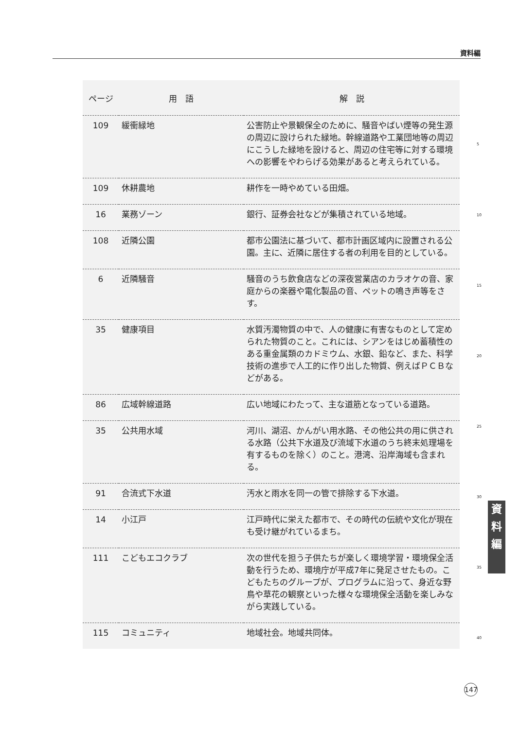資料編
| ページ | 用 語 | 解 説 |
| --- | --- | --- |
| 109 | 緩衝緑地 | 公害防止や景観保全のために、騒音やばい煙等の発生源の周辺に設けられた緑地。幹線道路や工業団地等の周辺にこうした緑地を設けると、周辺の住宅等に対する環境への影響をやわらげる効果があると考えられている。 |
| 109 | 休耕農地 | 耕作を一時やめている田畑。 |
| 16 | 業務ゾーン | 銀行、証券会社などが集積されている地域。 |
| 108 | 近隣公園 | 都市公園法に基づいて、都市計画区域内に設置される公園。主に、近隣に居住する者の利用を目的としている。 |
| 6 | 近隣騒音 | 騒音のうち飲食店などの深夜営業店のカラオケの音、家庭からの楽器や電化製品の音、ペットの鳴き声等をさす。 |
| 35 | 健康項目 | 水質汚濁物質の中で、人の健康に有害なものとして定められた物質のこと。これには、シアンをはじめ蓄積性のある重金属類のカドミウム、水銀、鉛など、また、科学技術の進歩で人工的に作り出した物質、例えばＰＣＢなどがある。 |
| 86 | 広域幹線道路 | 広い地域にわたって、主な道筋となっている道路。 |
| 35 | 公共用水域 | 河川、湖沼、かんがい用水路、その他公共の用に供される水路（公共下水道及び流域下水道のうち終末処理場を有するものを除く）のこと。港湾、沿岸海域も含まれる。 |
| 91 | 合流式下水道 | 汚水と雨水を同一の管で排除する下水道。 |
| 14 | 小江戸 | 江戸時代に栄えた都市で、その時代の伝統や文化が現在も受け継がれているまち。 |
| 111 | こどもエコクラブ | 次の世代を担う子供たちが楽しく環境学習・環境保全活動を行うため、環境庁が平成7年に発足させたもの。こどもたちのグループが、プログラムに沿って、身近な野鳥や草花の観察といった様々な環境保全活動を楽しみながら実践している。 |
| 115 | コミュニティ | 地域社会。地域共同体。 |
5
10
15
20
25
30
35
40
資
料
編
147